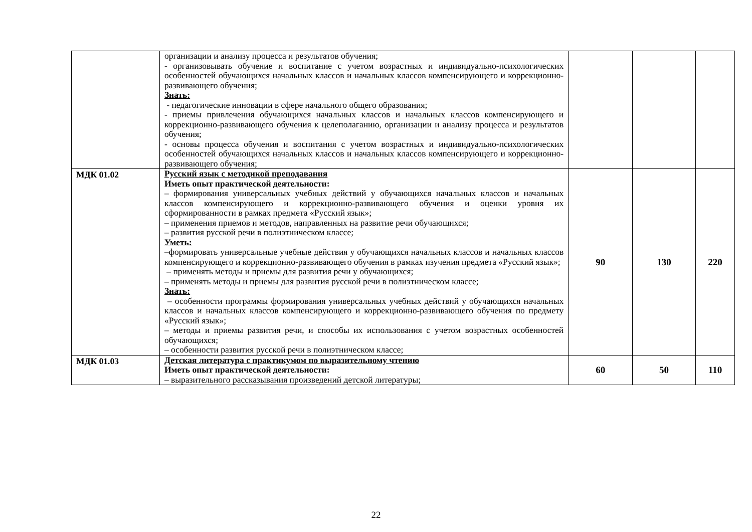| | организации и анализу процесса и результатов обучения; - организовывать обучение и воспитание с учетом возрастных и индивидуально-психологических особенностей обучающихся начальных классов и начальных классов компенсирующего и коррекционно-развивающего обучения; Знать: - педагогические инновации в сфере начального общего образования; - приемы привлечения обучающихся начальных классов и начальных классов компенсирующего и коррекционно-развивающего обучения к целеполаганию, организации и анализу процесса и результатов обучения; - основы процесса обучения и воспитания с учетом возрастных и индивидуально-психологических особенностей обучающихся начальных классов и начальных классов компенсирующего и коррекционно-развивающего обучения; | | | |
| МДК 01.02 | Русский язык с методикой преподавания Иметь опыт практической деятельности: – формирования универсальных учебных действий у обучающихся начальных классов и начальных классов компенсирующего и коррекционно-развивающего обучения и оценки уровня их сформированности в рамках предмета «Русский язык»; – применения приемов и методов, направленных на развитие речи обучающихся; – развития русской речи в полиэтническом классе; Уметь: –формировать универсальные учебные действия у обучающихся начальных классов и начальных классов компенсирующего и коррекционно-развивающего обучения в рамках изучения предмета «Русский язык»; – применять методы и приемы для развития речи у обучающихся; – применять методы и приемы для развития русской речи в полиэтническом классе; Знать: – особенности программы формирования универсальных учебных действий у обучающихся начальных классов и начальных классов компенсирующего и коррекционно-развивающего обучения по предмету «Русский язык»; – методы и приемы развития речи, и способы их использования с учетом возрастных особенностей обучающихся; – особенности развития русской речи в полиэтническом классе; | 90 | 130 | 220 |
| МДК 01.03 | Детская литература с практикумом по выразительному чтению Иметь опыт практической деятельности: – выразительного рассказывания произведений детской литературы; | 60 | 50 | 110 |
22